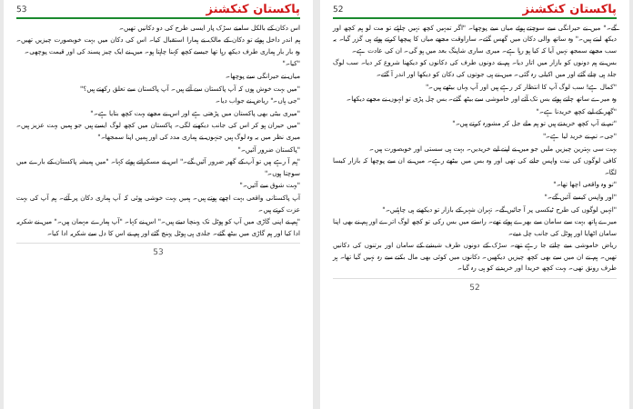پاکستان کنکشنز 52
گے۔" میں نے حیرانگی سے سوچتے ہوئے میاں سے پوچھا۔ "اگر تمہیں کچھ نہیں چاہئے تو مت لو ہم کچھ اور دیکھ لیتے ہیں۔" وہ ساتھ والی دکان میں گھس گئے۔ ساراوقت مجھے میاں کا پیچھا کرتے ہوئے ہی گزر گیا۔ یہ سب مجھے سمجھ نہیں آیا کہ کیا ہو رہا ہے۔ میری ساری شاپنگ بعد میں ہو گی۔ ان کی عادت ہے۔
بس نے ہم دونوں کو بازار میں اتار دیا۔ ہم نے دونوں طرف کی دکانوں کو دیکھنا شروع کر دیا۔ سب لوگ جلد ہی چلے گئے اور میں اکیلی رہ گئی۔ میں نے ہی جوتوں کی دکان کو دیکھا اور اندر آ گئے۔
"کمال ہے! سب لوگ آپ کا انتظار کر رہے ہیں اور آپ یہاں بیٹھے ہیں۔"
وہ میرے ساتھ چلتے ہوئے بس تک آئے اور خاموشی سے بیٹھ گئے۔ بس چل پڑی تو انہوں نے مجھے دیکھا۔
"گھر کے لیے کچھ خریدنا ہے۔"
"تم نے آپ کچھ خریدتے ہیں تو ہم ملے جل کر مشورہ کرتے ہیں۔"
"جی۔ تم نے خرید لیا ہے۔"
بہت سی بہترین چیزیں ملیں جو میں نے اپنے لیے خریدیں۔ بہت ہی سستی اور خوبصورت ہیں۔
کافی لوگوں کی نیت واپس جانے کی تھی اور وہ بس میں بیٹھے رہے۔ میں نے ان سے پوچھا کہ بازار کیسا لگا۔
"تو وہ واقعی اچھا تھا۔"
"اور واپس کیسے آئیں گے۔"
"انہیں لوگوں کی طرح ٹیکسی پر آ جائیں گے۔ تہران شہر کے بازار تو دیکھنے ہی چاہئیں۔"
میرے ہاتھ بہت سے سامان سے بھرے ہوئے تھے۔ راستے میں بس رکی تو کچھ لوگ اترے اور ہم نے بھی اپنا سامان اٹھایا اور ہوٹل کی جانب چل دیے۔
ریاض خاموشی سے چلتے جا رہے تھے۔ سڑک کے دونوں طرف شیشے کے سامان اور برتنوں کی دکانیں تھیں۔ ہم نے ان میں سے بھی کچھ چیزیں دیکھیں۔ دکانوں میں کوئی بھی مال بکنے سے رہ نہیں گیا تھا۔ ہر طرف رونق تھی۔ بہت کچھ خریدا اور خریدنے کو ہی رہ گیا۔
52
پاکستان کنکشنز 53
اس دکان کے بالکل سامنے سڑک پار ایسی طرح کی دو دکانیں تھیں۔
ہم اندر داخل ہوئے تو دکان کے مالک نے ہمارا استقبال کیا۔ اس کی دکان میں بہت خوبصورت چیزیں تھیں۔ وہ بار بار ہماری طرف دیکھ رہا تھا جیسے کچھ کہنا چاہتا ہو۔ میں نے ایک چیز پسند کی اور قیمت پوچھی۔
"کیا۔"
میاں نے حیرانگی سے پوچھا۔
"میں بہت خوش ہوں کہ آپ پاکستان سے آئے ہیں۔ آپ پاکستان سے تعلق رکھتے ہیں؟"
"جی ہاں۔" ریاض نے جواب دیا۔
"میری بیٹی بھی پاکستان میں پڑھتی ہے اور اس نے مجھے بہت کچھ بتایا ہے۔"
"میں حیران ہو کر اس کی جانب دیکھنے لگی۔ پاکستان میں کچھ لوگ ایسے ہیں جو ہمیں بہت عزیز ہیں۔ میری نظر میں یہ وہ لوگ ہیں جنہوں نے ہماری مدد کی اور ہمیں اپنا سمجھا۔"
"پاکستان ضرور آئیں۔"
"ہم آ رہے ہیں تو آپ کے گھر ضرور آئیں گے۔" اس نے مسکراتے ہوئے کہا۔ "میں ہمیشہ پاکستان کے بارے میں سوچتا ہوں۔"
"بہت شوق سے آئیں۔"
آپ پاکستانی واقعی بہت اچھے ہوتے ہیں۔ ہمیں بہت خوشی ہوئی کہ آپ ہماری دکان پر آئے۔ ہم آپ کی بہت عزت کرتے ہیں۔
"ہم نے اپنی گاڑی میں آپ کو ہوٹل تک پہنچا دیتے ہیں۔" اس نے کہا۔ "آپ ہمارے مہمان ہیں۔" میں نے شکریہ ادا کیا اور ہم گاڑی میں بیٹھ گئے۔ جلدی ہی ہوٹل پہنچ گئے اور ہم نے اس کا دل سے شکریہ ادا کیا۔
53